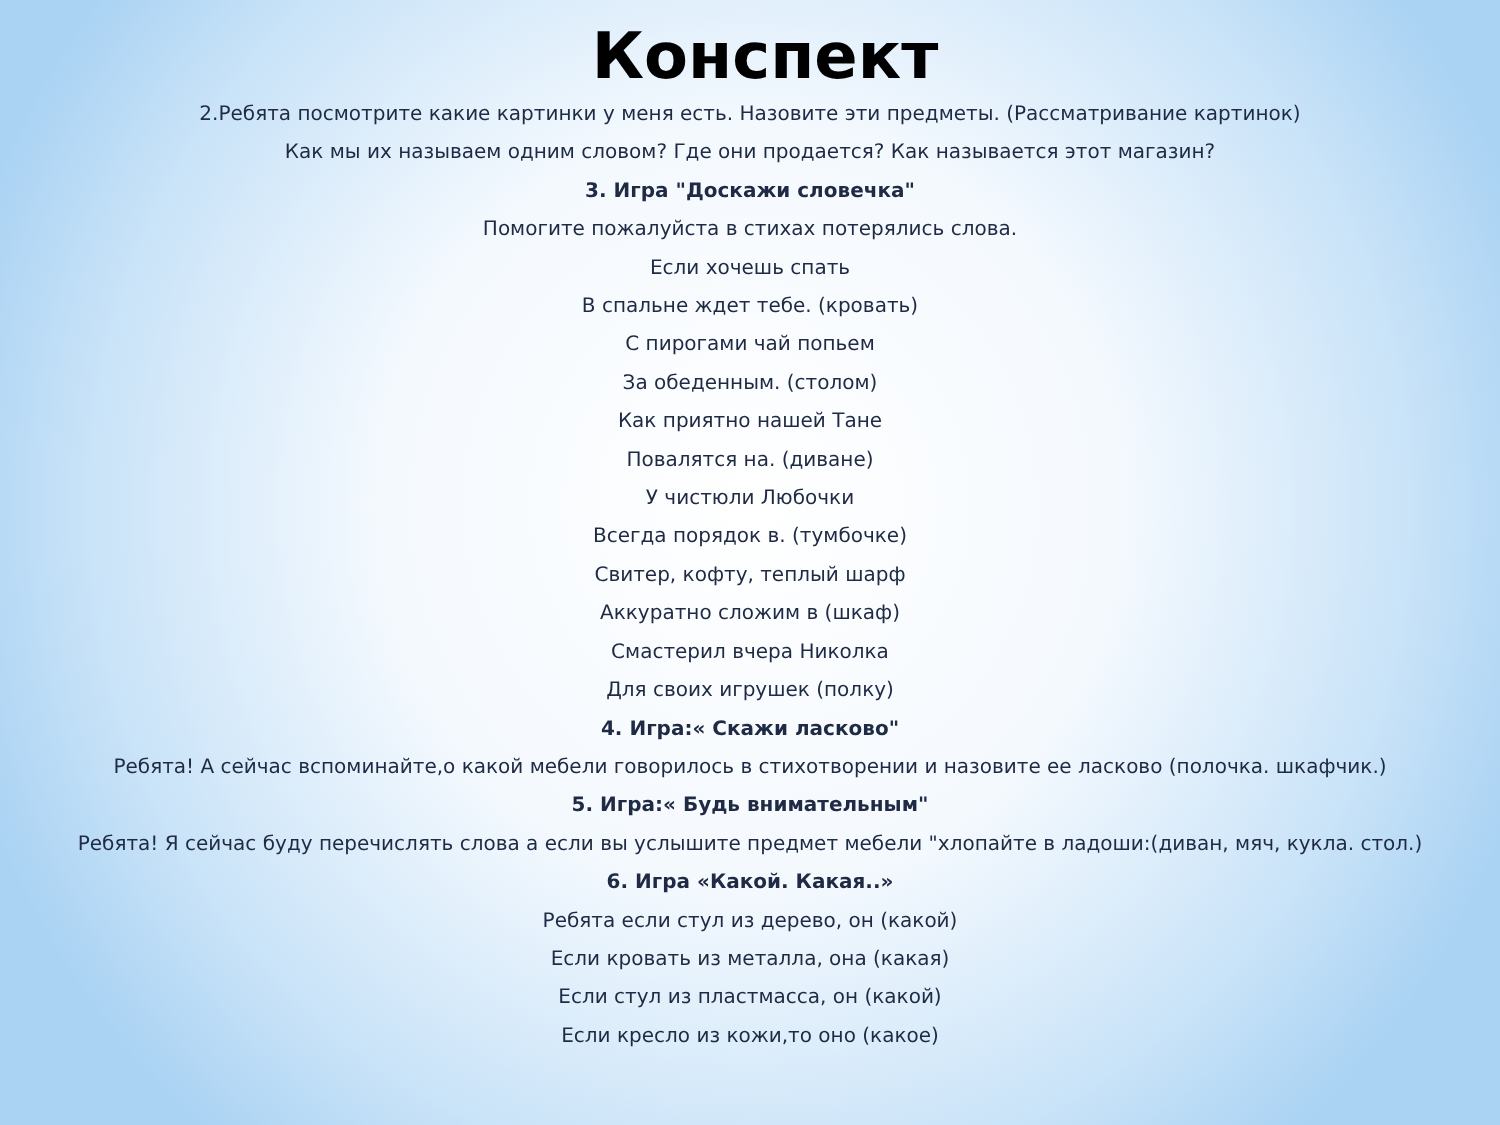Конспект
2.Ребята посмотрите какие картинки у меня есть. Назовите эти предметы. (Рассматривание картинок)
Как мы их называем одним словом? Где они продается? Как называется этот магазин?
3. Игра "Доскажи словечка"
Помогите пожалуйста в стихах потерялись слова.
Если хочешь спать
В спальне ждет тебе. (кровать)
С пирогами чай попьем
За обеденным. (столом)
Как приятно нашей Тане
Повалятся на. (диване)
У чистюли Любочки
Всегда порядок в. (тумбочке)
Свитер, кофту, теплый шарф
Аккуратно сложим в (шкаф)
Смастерил вчера Николка
Для своих игрушек (полку)
4. Игра:« Скажи ласково"
Ребята! А сейчас вспоминайте,о какой мебели говорилось в стихотворении и назовите ее ласково (полочка. шкафчик.)
5. Игра:« Будь внимательным"
Ребята! Я сейчас буду перечислять слова а если вы услышите предмет мебели "хлопайте в ладоши:(диван, мяч, кукла. стол.)
6. Игра «Какой. Какая..»
Ребята если стул из дерево, он (какой)
Если кровать из металла, она (какая)
Если стул из пластмасса, он (какой)
Если кресло из кожи,то оно (какое)